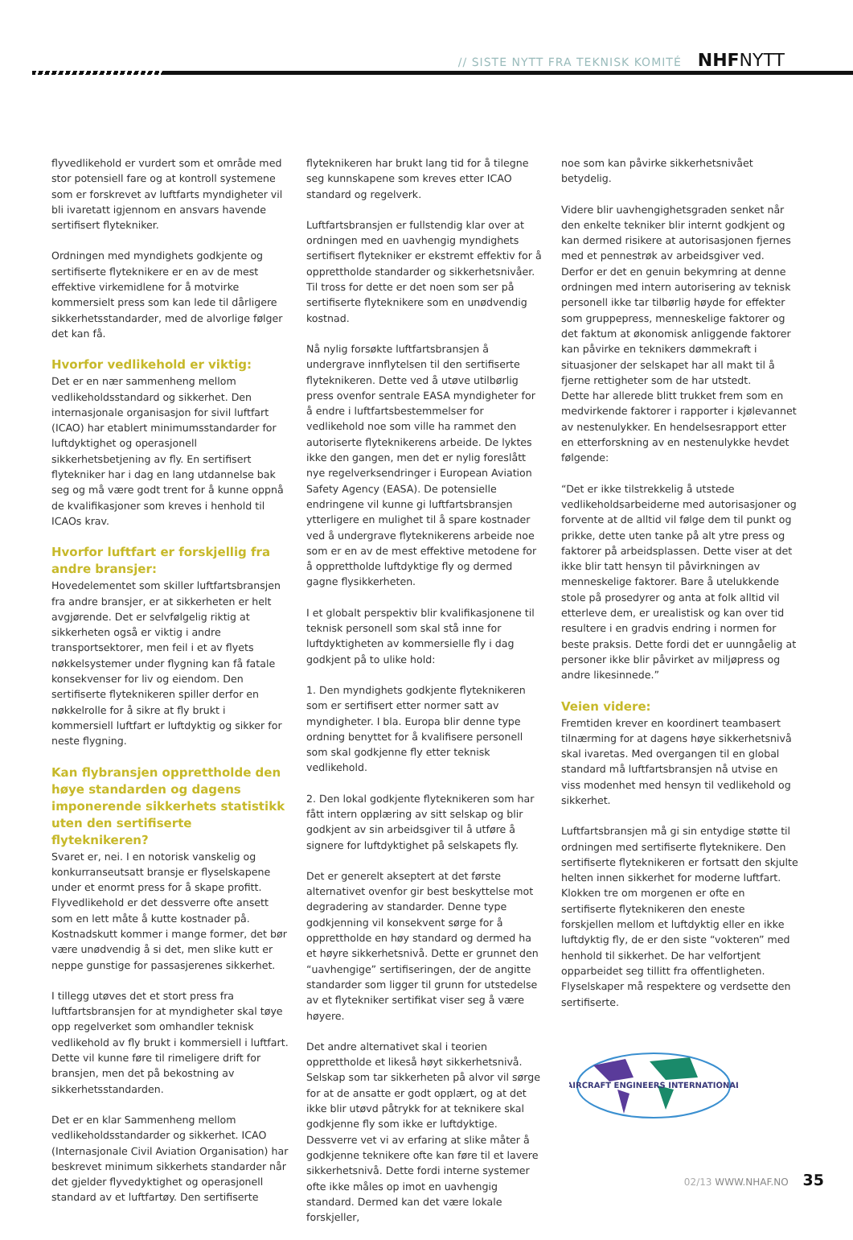// SISTE NYTT FRA TEKNISK KOMITÉ NHFNYTT
flyvedlikehold er vurdert som et område med stor potensiell fare og at kontroll systemene som er forskrevet av luftfarts myndigheter vil bli ivaretatt igjennom en ansvars havende sertifisert flytekniker.
Ordningen med myndighets godkjente og sertifiserte flyteknikere er en av de mest effektive virkemidlene for å motvirke kommersielt press som kan lede til dårligere sikkerhetsstandarder, med de alvorlige følger det kan få.
Hvorfor vedlikehold er viktig:
Det er en nær sammenheng mellom vedlikeholdsstandard og sikkerhet. Den internasjonale organisasjon for sivil luftfart (ICAO) har etablert minimumsstandarder for luftdyktighet og operasjonell sikkerhetsbetjening av fly. En sertifisert flytekniker har i dag en lang utdannelse bak seg og må være godt trent for å kunne oppnå de kvalifikasjoner som kreves i henhold til ICAOs krav.
Hvorfor luftfart er forskjellig fra andre bransjer:
Hovedelementet som skiller luftfartsbransjen fra andre bransjer, er at sikkerheten er helt avgjørende. Det er selvfølgelig riktig at sikkerheten også er viktig i andre transportsektorer, men feil i et av flyets nøkkelsystemer under flygning kan få fatale konsekvenser for liv og eiendom. Den sertifiserte flyteknikeren spiller derfor en nøkkelrolle for å sikre at fly brukt i kommersiell luftfart er luftdyktig og sikker for neste flygning.
Kan flybransjen opprettholde den høye standarden og dagens imponerende sikkerhets statistikk uten den sertifiserte flyteknikeren?
Svaret er, nei. I en notorisk vanskelig og konkurranseutsatt bransje er flyselskapene under et enormt press for å skape profitt. Flyvedlikehold er det dessverre ofte ansett som en lett måte å kutte kostnader på. Kostnadskutt kommer i mange former, det bør være unødvendig å si det, men slike kutt er neppe gunstige for passasjerenes sikkerhet.
I tillegg utøves det et stort press fra luftfartsbransjen for at myndigheter skal tøye opp regelverket som omhandler teknisk vedlikehold av fly brukt i kommersiell i luftfart. Dette vil kunne føre til rimeligere drift for bransjen, men det på bekostning av sikkerhetsstandarden.
Det er en klar Sammenheng mellom vedlikeholdsstandarder og sikkerhet. ICAO (Internasjonale Civil Aviation Organisation) har beskrevet minimum sikkerhets standarder når det gjelder flyvedyktighet og operasjonell standard av et luftfartøy. Den sertifiserte
flyteknikeren har brukt lang tid for å tilegne seg kunnskapene som kreves etter ICAO standard og regelverk.
Luftfartsbransjen er fullstendig klar over at ordningen med en uavhengig myndighets sertifisert flytekniker er ekstremt effektiv for å opprettholde standarder og sikkerhetsnivåer. Til tross for dette er det noen som ser på sertifiserte flyteknikere som en unødvendig kostnad.
Nå nylig forsøkte luftfartsbransjen å undergrave innflytelsen til den sertifiserte flyteknikeren. Dette ved å utøve utilbørlig press ovenfor sentrale EASA myndigheter for å endre i luftfartsbestemmelser for vedlikehold noe som ville ha rammet den autoriserte flyteknikerens arbeide. De lyktes ikke den gangen, men det er nylig foreslått nye regelverksendringer i European Aviation Safety Agency (EASA). De potensielle endringene vil kunne gi luftfartsbransjen ytterligere en mulighet til å spare kostnader ved å undergrave flyteknikerens arbeide noe som er en av de mest effektive metodene for å opprettholde luftdyktige fly og dermed gagne flysikkerheten.
I et globalt perspektiv blir kvalifikasjonene til teknisk personell som skal stå inne for luftdyktigheten av kommersielle fly i dag godkjent på to ulike hold:
1. Den myndighets godkjente flyteknikeren som er sertifisert etter normer satt av myndigheter. I bla. Europa blir denne type ordning benyttet for å kvalifisere personell som skal godkjenne fly etter teknisk vedlikehold.
2. Den lokal godkjente flyteknikeren som har fått intern opplæring av sitt selskap og blir godkjent av sin arbeidsgiver til å utføre å signere for luftdyktighet på selskapets fly.
Det er generelt akseptert at det første alternativet ovenfor gir best beskyttelse mot degradering av standarder. Denne type godkjenning vil konsekvent sørge for å opprettholde en høy standard og dermed ha et høyre sikkerhetsnivå. Dette er grunnet den “uavhengige” sertifiseringen, der de angitte standarder som ligger til grunn for utstedelse av et flytekniker sertifikat viser seg å være høyere.
Det andre alternativet skal i teorien opprettholde et likeså høyt sikkerhetsnivå. Selskap som tar sikkerheten på alvor vil sørge for at de ansatte er godt opplært, og at det ikke blir utøvd påtrykk for at teknikere skal godkjenne fly som ikke er luftdyktige. Dessverre vet vi av erfaring at slike måter å godkjenne teknikere ofte kan føre til et lavere sikkerhetsnivå. Dette fordi interne systemer ofte ikke måles op imot en uavhengig standard. Dermed kan det være lokale forskjeller,
noe som kan påvirke sikkerhetsnivået betydelig.
Videre blir uavhengighetsgraden senket når den enkelte tekniker blir internt godkjent og kan dermed risikere at autorisasjonen fjernes med et pennestrøk av arbeidsgiver ved. Derfor er det en genuin bekymring at denne ordningen med intern autorisering av teknisk personell ikke tar tilbørlig høyde for effekter som gruppepress, menneskelige faktorer og det faktum at økonomisk anliggende faktorer kan påvirke en teknikers dømmekraft i situasjoner der selskapet har all makt til å fjerne rettigheter som de har utstedt.
Dette har allerede blitt trukket frem som en medvirkende faktorer i rapporter i kjølevannet av nestenulykker. En hendelsesrapport etter en etterforskning av en nestenulykke hevdet følgende:
“Det er ikke tilstrekkelig å utstede vedlikeholdsarbeiderne med autorisasjoner og forvente at de alltid vil følge dem til punkt og prikke, dette uten tanke på alt ytre press og faktorer på arbeidsplassen. Dette viser at det ikke blir tatt hensyn til påvirkningen av menneskelige faktorer. Bare å utelukkende stole på prosedyrer og anta at folk alltid vil etterleve dem, er urealistisk og kan over tid resultere i en gradvis endring i normen for beste praksis. Dette fordi det er uunngåelig at personer ikke blir påvirket av miljøpress og andre likesinnede.”
Veien videre:
Fremtiden krever en koordinert teambasert tilnærming for at dagens høye sikkerhetsnivå skal ivaretas. Med overgangen til en global standard må luftfartsbransjen nå utvise en viss modenhet med hensyn til vedlikehold og sikkerhet.
Luftfartsbransjen må gi sin entydige støtte til ordningen med sertifiserte flyteknikere. Den sertifiserte flyteknikeren er fortsatt den skjulte helten innen sikkerhet for moderne luftfart. Klokken tre om morgenen er ofte en sertifiserte flyteknikeren den eneste forskjellen mellom et luftdyktig eller en ikke luftdyktig fly, de er den siste “vokteren” med henhold til sikkerhet. De har velfortjent opparbeidet seg tillitt fra offentligheten. Flyselskaper må respektere og verdsette den sertifiserte.
AIRCRAFT ENGINEERS INTERNATIONAL
02/13 WWW.NHAF.NO 35